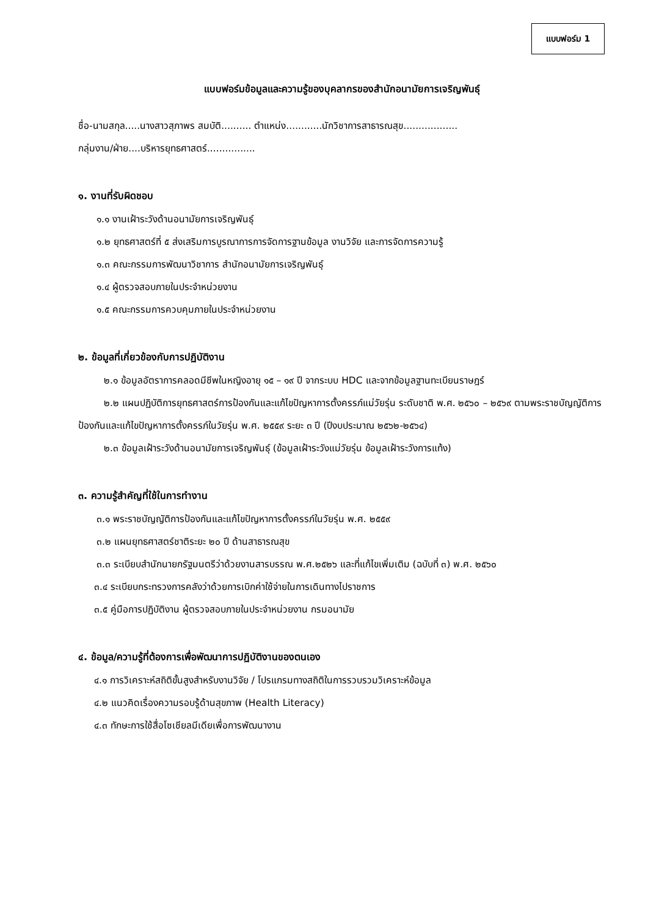แบบฟอร์ม 1
แบบฟอร์มข้อมูลและความรู้ของบุคลากรของสำนักอนามัยการเจริญพันธุ์
ชื่อ-นามสกุล.....นางสาวสุภาพร สมบัติ.......... ตำแหน่ง............นักวิชาการสาธารณสุข..................
กลุ่มงาน/ฝ่าย....บริหารยุทธศาสตร์................
๑. งานที่รับผิดชอบ
๑.๑ งานเฝ้าระวังด้านอนามัยการเจริญพันธุ์
๑.๒ ยุทธศาสตร์ที่ ๕ ส่งเสริมการบูรณาการการจัดการฐานข้อมูล งานวิจัย และการจัดการความรู้
๑.๓ คณะกรรมการพัฒนาวิชาการ สำนักอนามัยการเจริญพันธุ์
๑.๔ ผู้ตรวจสอบภายในประจำหน่วยงาน
๑.๕ คณะกรรมการควบคุมภายในประจำหน่วยงาน
๒. ข้อมูลที่เกี่ยวข้องกับการปฏิบัติงาน
๒.๑ ข้อมูลอัตราการคลอดมีชีพในหญิงอายุ ๑๕ – ๑๙ ปี จากระบบ HDC และจากข้อมูลฐานทะเบียนราษฎร์
๒.๒ แผนปฏิบัติการยุทธศาสตร์การป้องกันและแก้ไขปัญหาการตั้งครรภ์แม่วัยรุ่น ระดับชาติ พ.ศ. ๒๕๖๐ – ๒๕๖๙ ตามพระราชบัญญัติการป้องกันและแก้ไขปัญหาการตั้งครรภ์ในวัยรุ่น พ.ศ. ๒๕๕๙ ระยะ ๓ ปี (ปีงบประมาณ ๒๕๖๒-๒๕๖๔)
๒.๓ ข้อมูลเฝ้าระวังด้านอนามัยการเจริญพันธุ์ (ข้อมูลเฝ้าระวังแม่วัยรุ่น ข้อมูลเฝ้าระวังการแท้ง)
๓. ความรู้สำคัญที่ใช้ในการทำงาน
๓.๑ พระราชบัญญัติการป้องกันและแก้ไขปัญหาการตั้งครรภ์ในวัยรุ่น พ.ศ. ๒๕๕๙
๓.๒ แผนยุทธศาสตร์ชาติระยะ ๒๐ ปี ด้านสาธารณสุข
๓.๓ ระเบียบสำนักนายกรัฐมนตรีว่าด้วยงานสารบรรณ พ.ศ.๒๕๒๖ และที่แก้ไขเพิ่มเติม (ฉบับที่ ๓) พ.ศ. ๒๕๖๐
๓.๔ ระเบียบกระทรวงการคลังว่าด้วยการเบิกค่าใช้จ่ายในการเดินทางไปราชการ
๓.๕ คู่มือการปฏิบัติงาน ผู้ตรวจสอบภายในประจำหน่วยงาน กรมอนามัย
๔. ข้อมูล/ความรู้ที่ต้องการเพื่อพัฒนาการปฏิบัติงานของตนเอง
๔.๑ การวิเคราะห์สถิติขั้นสูงสำหรับงานวิจัย / โปรแกรมทางสถิติในการรวบรวมวิเคราะห์ข้อมูล
๔.๒ แนวคิดเรื่องความรอบรู้ด้านสุขภาพ (Health Literacy)
๔.๓ ทักษะการใช้สื่อโซเชียลมีเดียเพื่อการพัฒนางาน